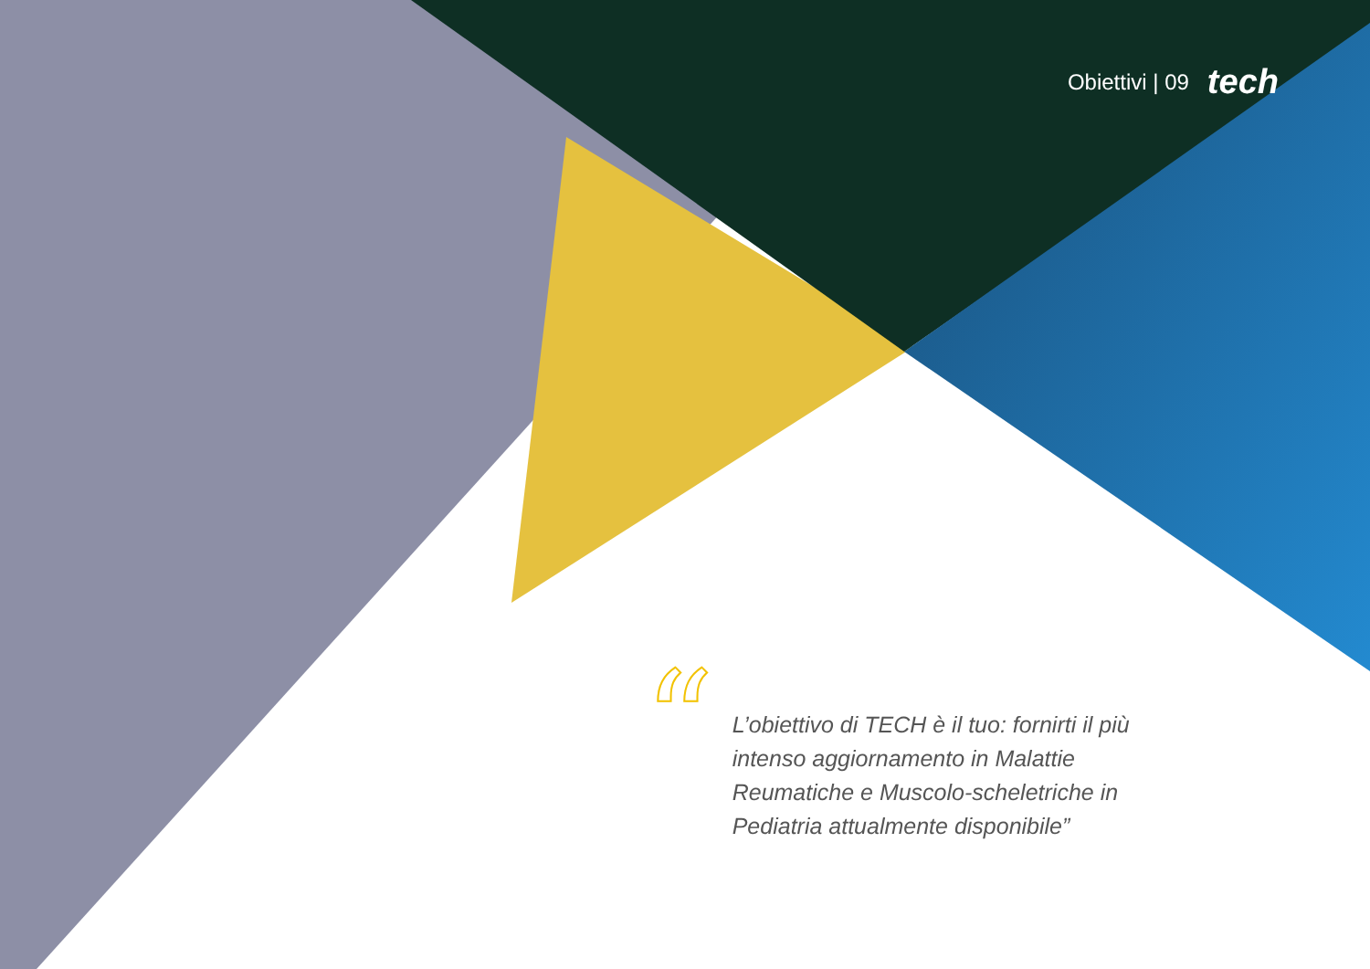Obiettivi | 09 tech
“
L’obiettivo di TECH è il tuo: fornirti il più intenso aggiornamento in Malattie Reumatiche e Muscolo-scheletriche in Pediatria attualmente disponibile”